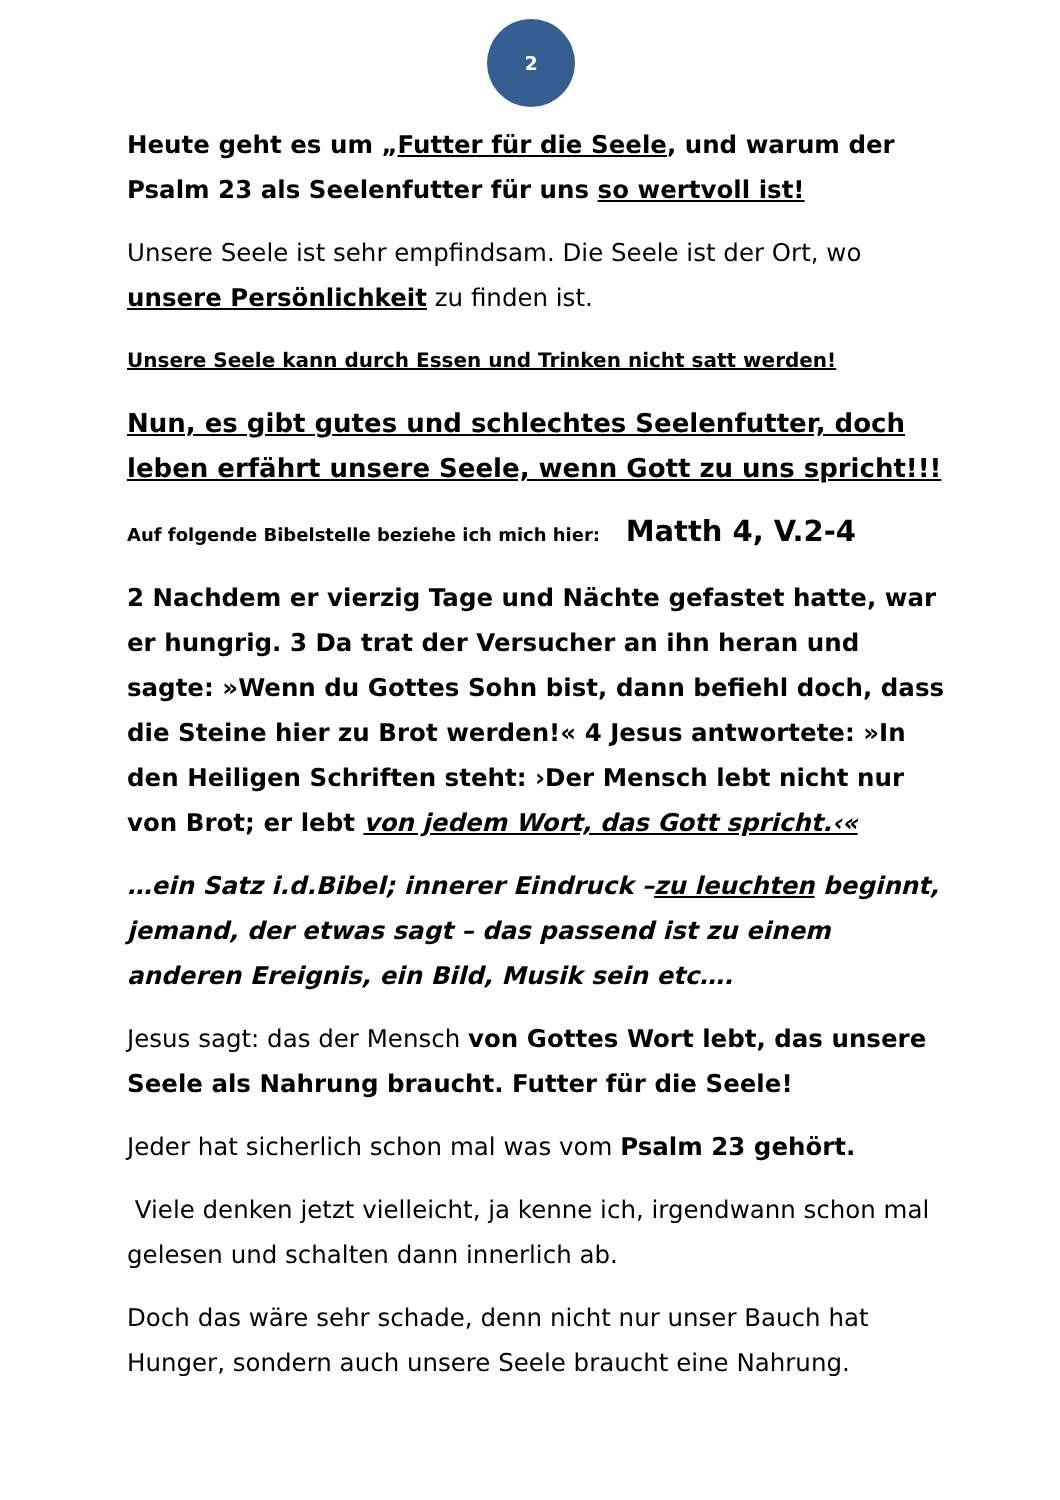2
Heute geht es um „Futter für die Seele, und warum der Psalm 23 als Seelenfutter für uns so wertvoll ist!
Unsere Seele ist sehr empfindsam. Die Seele ist der Ort, wo unsere Persönlichkeit zu finden ist.
Unsere Seele kann durch Essen und Trinken nicht satt werden!
Nun, es gibt gutes und schlechtes Seelenfutter, doch leben erfährt unsere Seele, wenn Gott zu uns spricht!!!
Auf folgende Bibelstelle beziehe ich mich hier: Matth 4, V.2-4
2 Nachdem er vierzig Tage und Nächte gefastet hatte, war er hungrig. 3 Da trat der Versucher an ihn heran und sagte: »Wenn du Gottes Sohn bist, dann befiehl doch, dass die Steine hier zu Brot werden!« 4 Jesus antwortete: »In den Heiligen Schriften steht: ›Der Mensch lebt nicht nur von Brot; er lebt von jedem Wort, das Gott spricht.‹«
…ein Satz i.d.Bibel; innerer Eindruck –zu leuchten beginnt, jemand, der etwas sagt – das passend ist zu einem anderen Ereignis, ein Bild, Musik sein etc….
Jesus sagt: das der Mensch von Gottes Wort lebt, das unsere Seele als Nahrung braucht. Futter für die Seele!
Jeder hat sicherlich schon mal was vom Psalm 23 gehört.
Viele denken jetzt vielleicht, ja kenne ich, irgendwann schon mal gelesen und schalten dann innerlich ab.
Doch das wäre sehr schade, denn nicht nur unser Bauch hat Hunger, sondern auch unsere Seele braucht eine Nahrung.